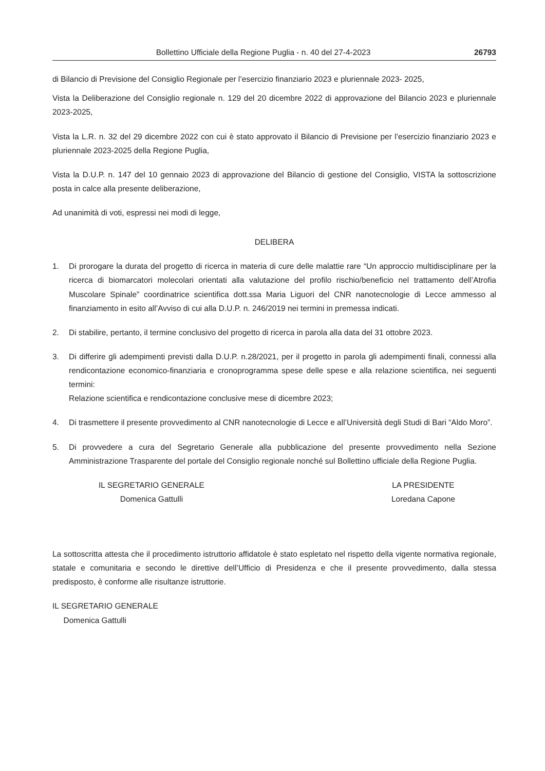Bollettino Ufficiale della Regione Puglia - n. 40 del 27-4-2023 26793
di Bilancio di Previsione del Consiglio Regionale per l’esercizio finanziario 2023 e pluriennale 2023- 2025,
Vista la Deliberazione del Consiglio regionale n. 129 del 20 dicembre 2022 di approvazione del Bilancio 2023 e pluriennale 2023-2025,
Vista la L.R. n. 32 del 29 dicembre 2022 con cui è stato approvato il Bilancio di Previsione per l’esercizio finanziario 2023 e pluriennale 2023-2025 della Regione Puglia,
Vista la D.U.P. n. 147 del 10 gennaio 2023 di approvazione del Bilancio di gestione del Consiglio, VISTA la sottoscrizione posta in calce alla presente deliberazione,
Ad unanimità di voti, espressi nei modi di legge,
DELIBERA
1. Di prorogare la durata del progetto di ricerca in materia di cure delle malattie rare “Un approccio multidisciplinare per la ricerca di biomarcatori molecolari orientati alla valutazione del profilo rischio/beneficio nel trattamento dell’Atrofia Muscolare Spinale” coordinatrice scientifica dott.ssa Maria Liguori del CNR nanotecnologie di Lecce ammesso al finanziamento in esito all’Avviso di cui alla D.U.P. n. 246/2019 nei termini in premessa indicati.
2. Di stabilire, pertanto, il termine conclusivo del progetto di ricerca in parola alla data del 31 ottobre 2023.
3. Di differire gli adempimenti previsti dalla D.U.P. n.28/2021, per il progetto in parola gli adempimenti finali, connessi alla rendicontazione economico-finanziaria e cronoprogramma spese delle spese e alla relazione scientifica, nei seguenti termini:
Relazione scientifica e rendicontazione conclusive mese di dicembre 2023;
4. Di trasmettere il presente provvedimento al CNR nanotecnologie di Lecce e all’Università degli Studi di Bari “Aldo Moro”.
5. Di provvedere a cura del Segretario Generale alla pubblicazione del presente provvedimento nella Sezione Amministrazione Trasparente del portale del Consiglio regionale nonché sul Bollettino ufficiale della Regione Puglia.
IL SEGRETARIO GENERALE
Domenica Gattulli
LA PRESIDENTE
Loredana Capone
La sottoscritta attesta che il procedimento istruttorio affidatole è stato espletato nel rispetto della vigente normativa regionale, statale e comunitaria e secondo le direttive dell’Ufficio di Presidenza e che il presente provvedimento, dalla stessa predisposto, è conforme alle risultanze istruttorie.
IL SEGRETARIO GENERALE
Domenica Gattulli